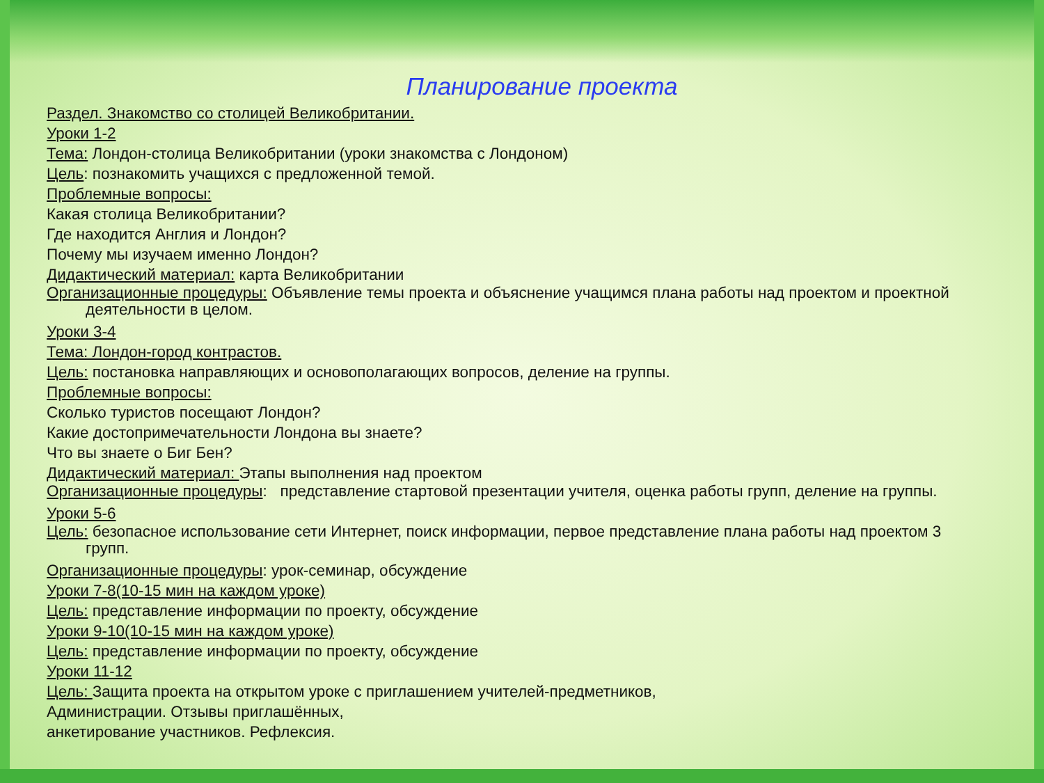Планирование проекта
Раздел. Знакомство со столицей Великобритании.
Уроки 1-2
Тема: Лондон-столица Великобритании (уроки знакомства с Лондоном)
Цель: познакомить учащихся с предложенной темой.
Проблемные вопросы:
Какая столица Великобритании?
Где находится Англия и Лондон?
Почему мы изучаем именно Лондон?
Дидактический материал: карта Великобритании
Организационные процедуры: Объявление темы проекта и объяснение учащимся плана работы над проектом и проектной деятельности в целом.
Уроки 3-4
Тема: Лондон-город контрастов.
Цель: постановка направляющих и основополагающих вопросов, деление на группы.
Проблемные вопросы:
Сколько туристов посещают Лондон?
Какие достопримечательности Лондона вы знаете?
Что вы знаете о Биг Бен?
Дидактический материал: Этапы выполнения над проектом
Организационные процедуры: представление стартовой презентации учителя, оценка работы групп, деление на группы.
Уроки 5-6
Цель: безопасное использование сети Интернет, поиск информации, первое представление плана работы над проектом 3 групп.
Организационные процедуры: урок-семинар, обсуждение
Уроки 7-8(10-15 мин на каждом уроке)
Цель: представление информации по проекту, обсуждение
Уроки 9-10(10-15 мин на каждом уроке)
Цель: представление информации по проекту, обсуждение
Уроки 11-12
Цель: Защита проекта на открытом уроке с приглашением учителей-предметников,
Администрации. Отзывы приглашённых,
анкетирование участников. Рефлексия.